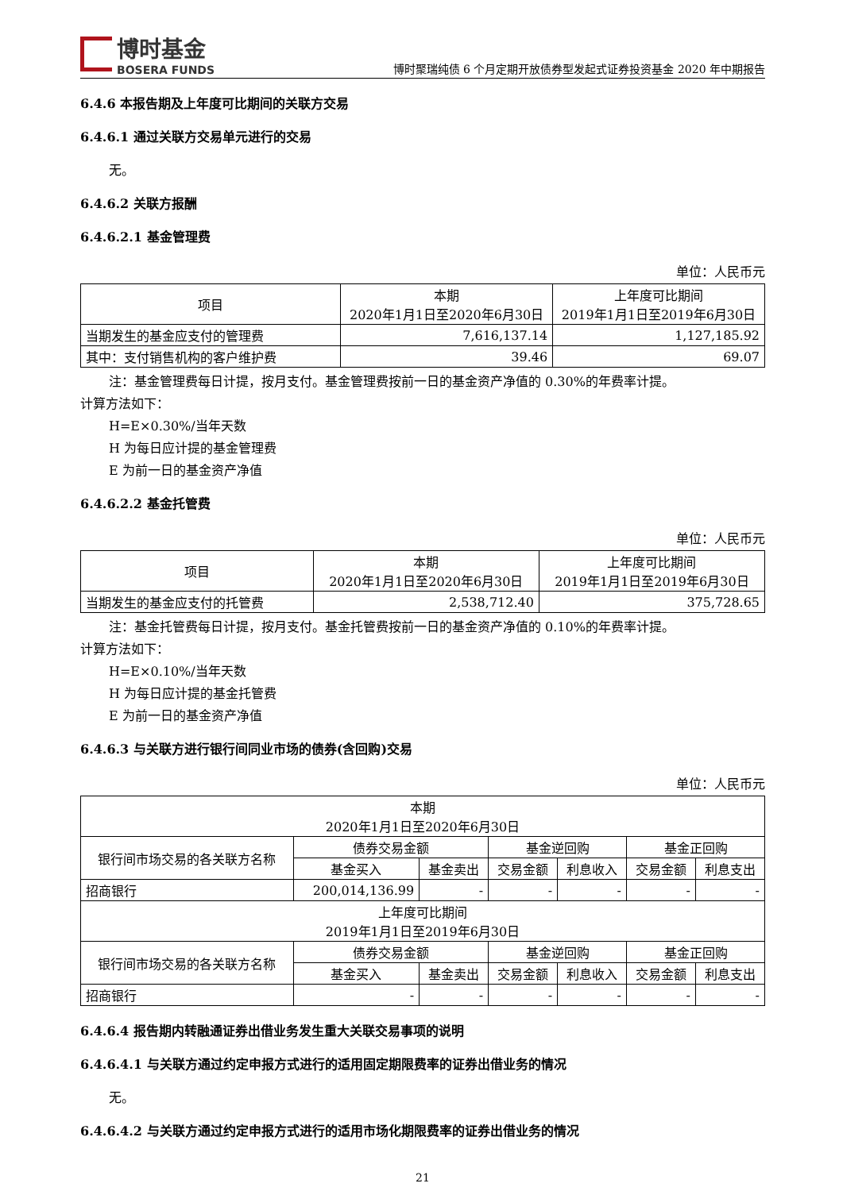博时基金
BOSERA FUNDS
博时聚瑞纯债 6 个月定期开放债券型发起式证券投资基金 2020 年中期报告
6.4.6 本报告期及上年度可比期间的关联方交易
6.4.6.1 通过关联方交易单元进行的交易
无。
6.4.6.2 关联方报酬
6.4.6.2.1 基金管理费
单位：人民币元
| 项目 | 本期 2020年1月1日至2020年6月30日 | 上年度可比期间 2019年1月1日至2019年6月30日 |
| --- | --- | --- |
| 当期发生的基金应支付的管理费 | 7,616,137.14 | 1,127,185.92 |
| 其中：支付销售机构的客户维护费 | 39.46 | 69.07 |
注：基金管理费每日计提，按月支付。基金管理费按前一日的基金资产净值的 0.30%的年费率计提。
计算方法如下：
H=E×0.30%/当年天数
H 为每日应计提的基金管理费
E 为前一日的基金资产净值
6.4.6.2.2 基金托管费
单位：人民币元
| 项目 | 本期 2020年1月1日至2020年6月30日 | 上年度可比期间 2019年1月1日至2019年6月30日 |
| --- | --- | --- |
| 当期发生的基金应支付的托管费 | 2,538,712.40 | 375,728.65 |
注：基金托管费每日计提，按月支付。基金托管费按前一日的基金资产净值的 0.10%的年费率计提。
计算方法如下：
H=E×0.10%/当年天数
H 为每日应计提的基金托管费
E 为前一日的基金资产净值
6.4.6.3 与关联方进行银行间同业市场的债券(含回购)交易
单位：人民币元
| 本期 2020年1月1日至2020年6月30日 | | | | | | |
| 银行间市场交易的各关联方名称 | 债券交易金额 | | 基金逆回购 | | 基金正回购 | |
| | 基金买入 | 基金卖出 | 交易金额 | 利息收入 | 交易金额 | 利息支出 |
| 招商银行 | 200,014,136.99 | - | - | - | - | - |
| 上年度可比期间 2019年1月1日至2019年6月30日 | | | | | | |
| 银行间市场交易的各关联方名称 | 债券交易金额 | | 基金逆回购 | | 基金正回购 | |
| | 基金买入 | 基金卖出 | 交易金额 | 利息收入 | 交易金额 | 利息支出 |
| 招商银行 | - | - | - | - | - | - |
6.4.6.4 报告期内转融通证券出借业务发生重大关联交易事项的说明
6.4.6.4.1 与关联方通过约定申报方式进行的适用固定期限费率的证券出借业务的情况
无。
6.4.6.4.2 与关联方通过约定申报方式进行的适用市场化期限费率的证券出借业务的情况
21